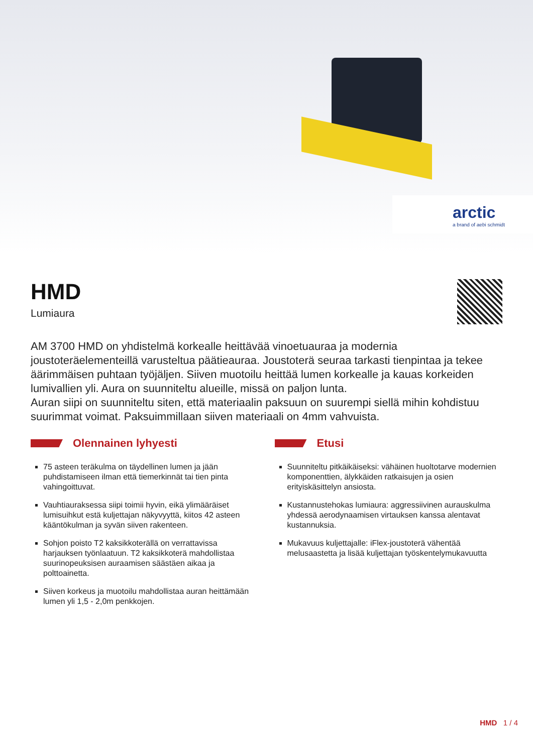arctic
a brand of aebi schmidt
HMD
Lumiaura
AM 3700 HMD on yhdistelmä korkealle heittävää vinoetuauraa ja modernia joustoteräelementeillä varusteltua päätieauraa. Joustoterä seuraa tarkasti tienpintaa ja tekee äärimmäisen puhtaan työjäljen. Siiven muotoilu heittää lumen korkealle ja kauas korkeiden lumivallien yli. Aura on suunniteltu alueille, missä on paljon lunta.
Auran siipi on suunniteltu siten, että materiaalin paksuun on suurempi siellä mihin kohdistuu suurimmat voimat. Paksuimmillaan siiven materiaali on 4mm vahvuista.
Olennainen lyhyesti
75 asteen teräkulma on täydellinen lumen ja jään puhdistamiseen ilman että tiemerkinnät tai tien pinta vahingoittuvat.
Vauhtiauraksessa siipi toimii hyvin, eikä ylimääräiset lumisuihkut estä kuljettajan näkyvyyttä, kiitos 42 asteen kääntökulman ja syvän siiven rakenteen.
Sohjon poisto T2 kaksikkoterällä on verrattavissa harjauksen työnlaatuun. T2 kaksikkoterä mahdollistaa suurinopeuksisen auraamisen säästäen aikaa ja polttoainetta.
Siiven korkeus ja muotoilu mahdollistaa auran heittämään lumen yli 1,5 - 2,0m penkkojen.
Etusi
Suunniteltu pitkäikäiseksi: vähäinen huoltotarve modernien komponenttien, älykkäiden ratkaisujen ja osien erityiskäsittelyn ansiosta.
Kustannustehokas lumiaura: aggressiivinen aurauskulma yhdessä aerodynaamisen virtauksen kanssa alentavat kustannuksia.
Mukavuus kuljettajalle: iFlex-joustoterä vähentää melusaastetta ja lisää kuljettajan työskentelymukavuutta
HMD 1 / 4